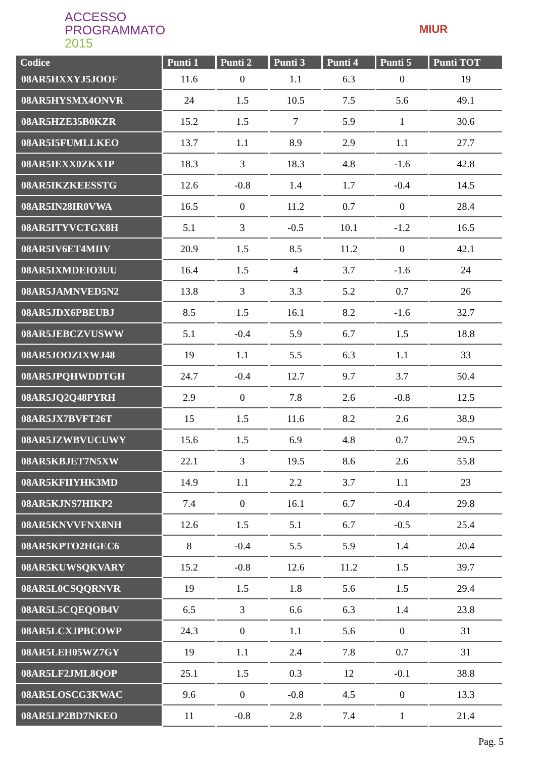ACCESSO
PROGRAMMATO
2015
MIUR
| Codice | Punti 1 | Punti 2 | Punti 3 | Punti 4 | Punti 5 | Punti TOT |
| --- | --- | --- | --- | --- | --- | --- |
| 08AR5HXXYJ5JOOF | 11.6 | 0 | 1.1 | 6.3 | 0 | 19 |
| 08AR5HYSMX4ONVR | 24 | 1.5 | 10.5 | 7.5 | 5.6 | 49.1 |
| 08AR5HZE35B0KZR | 15.2 | 1.5 | 7 | 5.9 | 1 | 30.6 |
| 08AR5I5FUMLLKEO | 13.7 | 1.1 | 8.9 | 2.9 | 1.1 | 27.7 |
| 08AR5IEXX0ZKX1P | 18.3 | 3 | 18.3 | 4.8 | -1.6 | 42.8 |
| 08AR5IKZKEESSTG | 12.6 | -0.8 | 1.4 | 1.7 | -0.4 | 14.5 |
| 08AR5IN28IR0VWA | 16.5 | 0 | 11.2 | 0.7 | 0 | 28.4 |
| 08AR5ITYVCTGX8H | 5.1 | 3 | -0.5 | 10.1 | -1.2 | 16.5 |
| 08AR5IV6ET4MIIV | 20.9 | 1.5 | 8.5 | 11.2 | 0 | 42.1 |
| 08AR5IXMDEIO3UU | 16.4 | 1.5 | 4 | 3.7 | -1.6 | 24 |
| 08AR5JAMNVED5N2 | 13.8 | 3 | 3.3 | 5.2 | 0.7 | 26 |
| 08AR5JDX6PBEUBJ | 8.5 | 1.5 | 16.1 | 8.2 | -1.6 | 32.7 |
| 08AR5JEBCZVUSWW | 5.1 | -0.4 | 5.9 | 6.7 | 1.5 | 18.8 |
| 08AR5JOOZIXWJ48 | 19 | 1.1 | 5.5 | 6.3 | 1.1 | 33 |
| 08AR5JPQHWDDTGH | 24.7 | -0.4 | 12.7 | 9.7 | 3.7 | 50.4 |
| 08AR5JQ2Q48PYRH | 2.9 | 0 | 7.8 | 2.6 | -0.8 | 12.5 |
| 08AR5JX7BVFT26T | 15 | 1.5 | 11.6 | 8.2 | 2.6 | 38.9 |
| 08AR5JZWBVUCUWY | 15.6 | 1.5 | 6.9 | 4.8 | 0.7 | 29.5 |
| 08AR5KBJET7N5XW | 22.1 | 3 | 19.5 | 8.6 | 2.6 | 55.8 |
| 08AR5KFIIYHK3MD | 14.9 | 1.1 | 2.2 | 3.7 | 1.1 | 23 |
| 08AR5KJNS7HIKP2 | 7.4 | 0 | 16.1 | 6.7 | -0.4 | 29.8 |
| 08AR5KNVVFNX8NH | 12.6 | 1.5 | 5.1 | 6.7 | -0.5 | 25.4 |
| 08AR5KPTO2HGEC6 | 8 | -0.4 | 5.5 | 5.9 | 1.4 | 20.4 |
| 08AR5KUWSQKVARY | 15.2 | -0.8 | 12.6 | 11.2 | 1.5 | 39.7 |
| 08AR5L0CSQQRNVR | 19 | 1.5 | 1.8 | 5.6 | 1.5 | 29.4 |
| 08AR5L5CQEQOB4V | 6.5 | 3 | 6.6 | 6.3 | 1.4 | 23.8 |
| 08AR5LCXJPBCOWP | 24.3 | 0 | 1.1 | 5.6 | 0 | 31 |
| 08AR5LEH05WZ7GY | 19 | 1.1 | 2.4 | 7.8 | 0.7 | 31 |
| 08AR5LF2JML8QOP | 25.1 | 1.5 | 0.3 | 12 | -0.1 | 38.8 |
| 08AR5LOSCG3KWAC | 9.6 | 0 | -0.8 | 4.5 | 0 | 13.3 |
| 08AR5LP2BD7NKEO | 11 | -0.8 | 2.8 | 7.4 | 1 | 21.4 |
Pag. 5